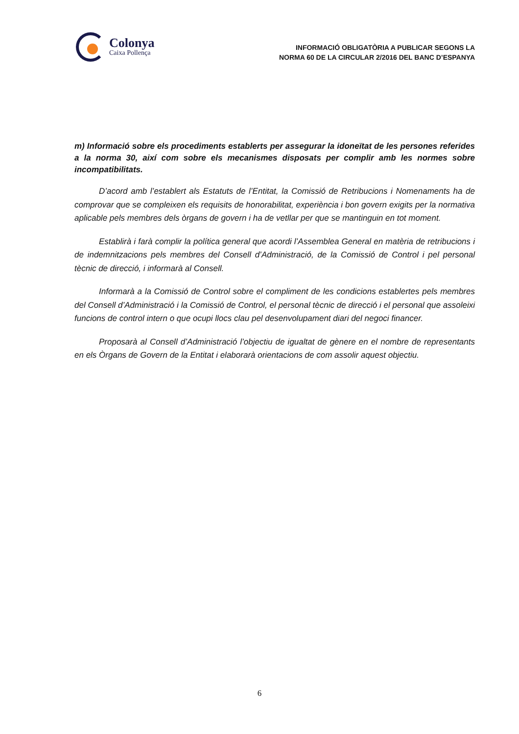Colonya
Caixa Pollença
INFORMACIÓ OBLIGATÒRIA A PUBLICAR SEGONS LA
NORMA 60 DE LA CIRCULAR 2/2016 DEL BANC D’ESPANYA
m) Informació sobre els procediments establerts per assegurar la idoneïtat de les persones referides a la norma 30, així com sobre els mecanismes disposats per complir amb les normes sobre incompatibilitats.
D’acord amb l’establert als Estatuts de l’Entitat, la Comissió de Retribucions i Nomenaments ha de comprovar que se compleixen els requisits de honorabilitat, experiència i bon govern exigits per la normativa aplicable pels membres dels òrgans de govern i ha de vetllar per que se mantinguin en tot moment.
Establirà i farà complir la política general que acordi l’Assemblea General en matèria de retribucions i de indemnitzacions pels membres del Consell d’Administració, de la Comissió de Control i pel personal tècnic de direcció, i informarà al Consell.
Informarà a la Comissió de Control sobre el compliment de les condicions establertes pels membres del Consell d’Administració i la Comissió de Control, el personal tècnic de direcció i el personal que assoleixi funcions de control intern o que ocupi llocs clau pel desenvolupament diari del negoci financer.
Proposarà al Consell d’Administració l’objectiu de igualtat de gènere en el nombre de representants en els Òrgans de Govern de la Entitat i elaborarà orientacions de com assolir aquest objectiu.
6